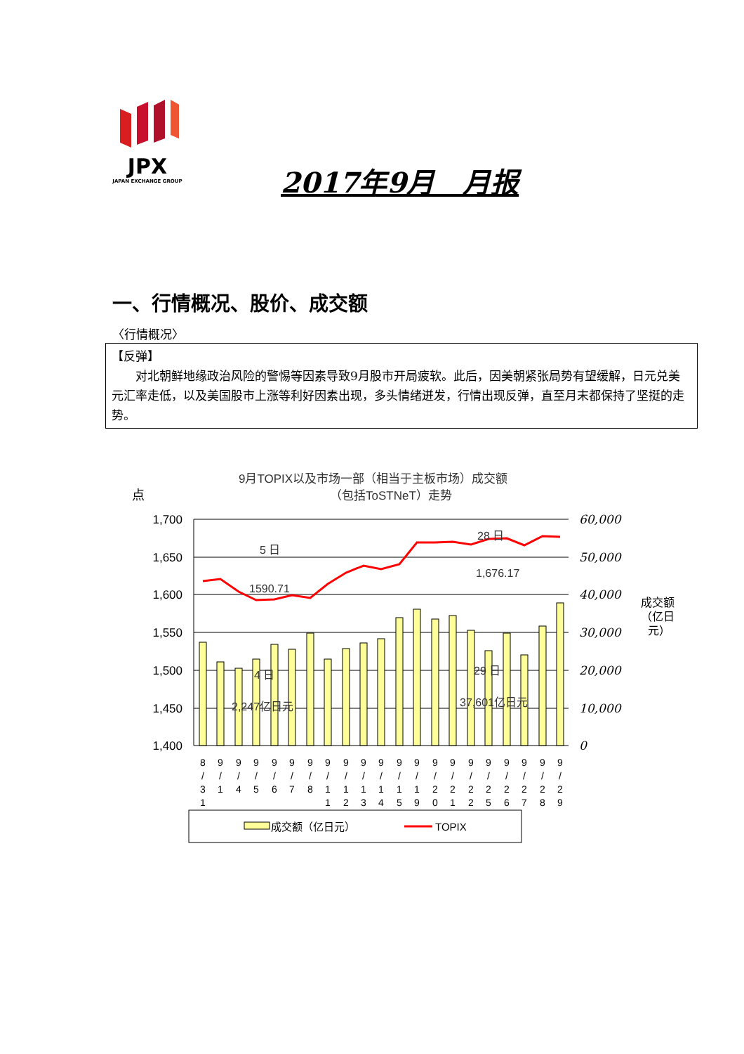JPX
JAPAN EXCHANGE GROUP
2017年9月　月报
一、行情概况、股价、成交额
〈行情概况〉
【反弹】
　　对北朝鲜地缘政治风险的警惕等因素导致9月股市开局疲软。此后，因美朝紧张局势有望缓解，日元兑美元汇率走低，以及美国股市上涨等利好因素出现，多头情绪迸发，行情出现反弹，直至月末都保持了坚挺的走势。
9月TOPIX以及市场一部（相当于主板市场）成交额
（包括ToSTNeT）走势
点
1,700
1,650
1,600
1,550
1,500
1,450
1,400
60,000
50,000
40,000
30,000
20,000
10,000
0
成交额
（亿日
元）
5 日
1590.71
28 日
1,676.17
4 日
2,247亿日元
29 日
37,601亿日元
8
/
3
1
9
/
1
9
/
4
9
/
5
9
/
6
9
/
7
9
/
8
9
/
1
1
9
/
1
2
9
/
1
3
9
/
1
4
9
/
1
5
9
/
1
9
9
/
2
0
9
/
2
1
9
/
2
2
9
/
2
5
9
/
2
6
9
/
2
7
9
/
2
8
9
/
2
9
成交额（亿日元）
TOPIX